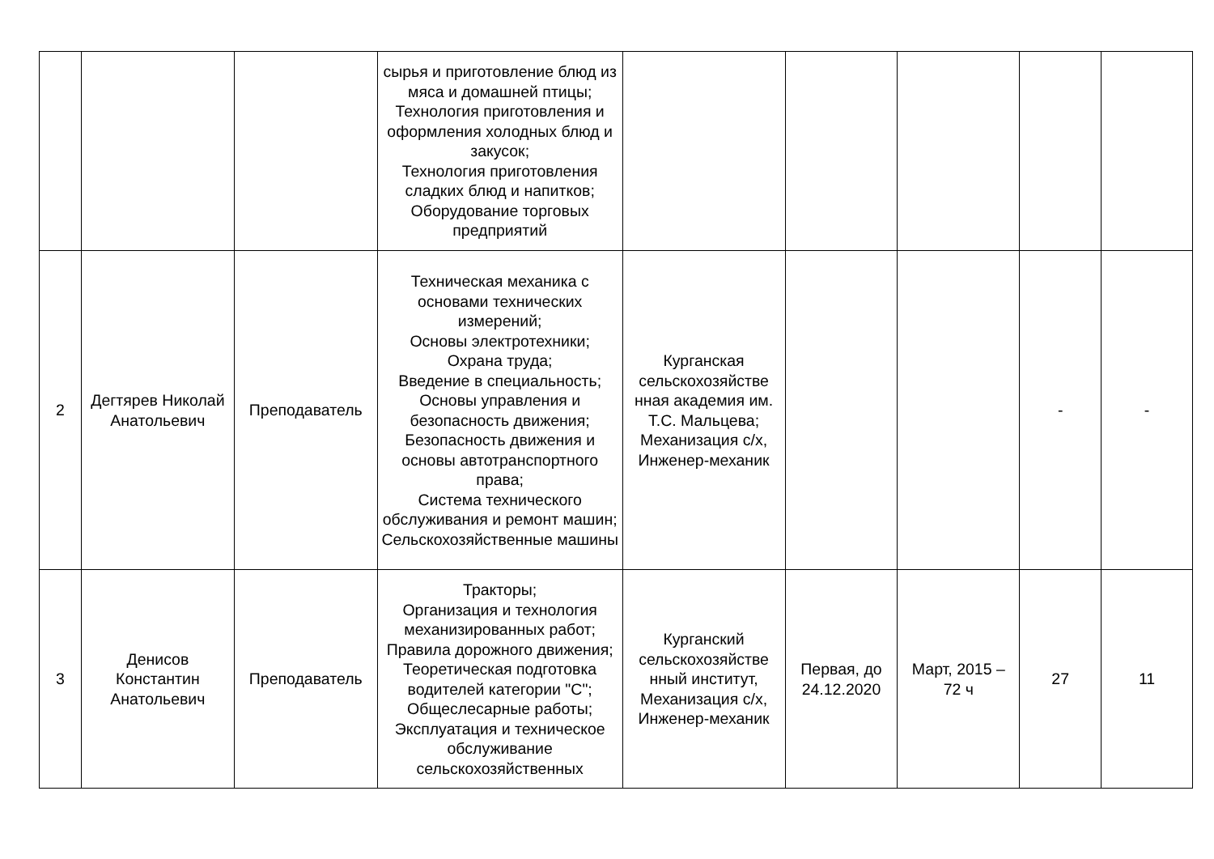| | | | сырья и приготовление блюд из мяса и домашней птицы; Технология приготовления и оформления холодных блюд и закусок; Технология приготовления сладких блюд и напитков; Оборудование торговых предприятий | | | | | |
| 2 | Дегтярев Николай Анатольевич | Преподаватель | Техническая механика с основами технических измерений; Основы электротехники; Охрана труда; Введение в специальность; Основы управления и безопасность движения; Безопасность движения и основы автотранспортного права; Система технического обслуживания и ремонт машин; Сельскохозяйственные машины | Курганская сельскохозяйстве нная академия им. Т.С. Мальцева; Механизация с/х, Инженер-механик | | | - | - |
| 3 | Денисов Константин Анатольевич | Преподаватель | Тракторы; Организация и технология механизированных работ; Правила дорожного движения; Теоретическая подготовка водителей категории "С"; Общеслесарные работы; Эксплуатация и техническое обслуживание сельскохозяйственных | Курганский сельскохозяйстве нный институт, Механизация с/х, Инженер-механик | Первая, до 24.12.2020 | Март, 2015 – 72 ч | 27 | 11 |